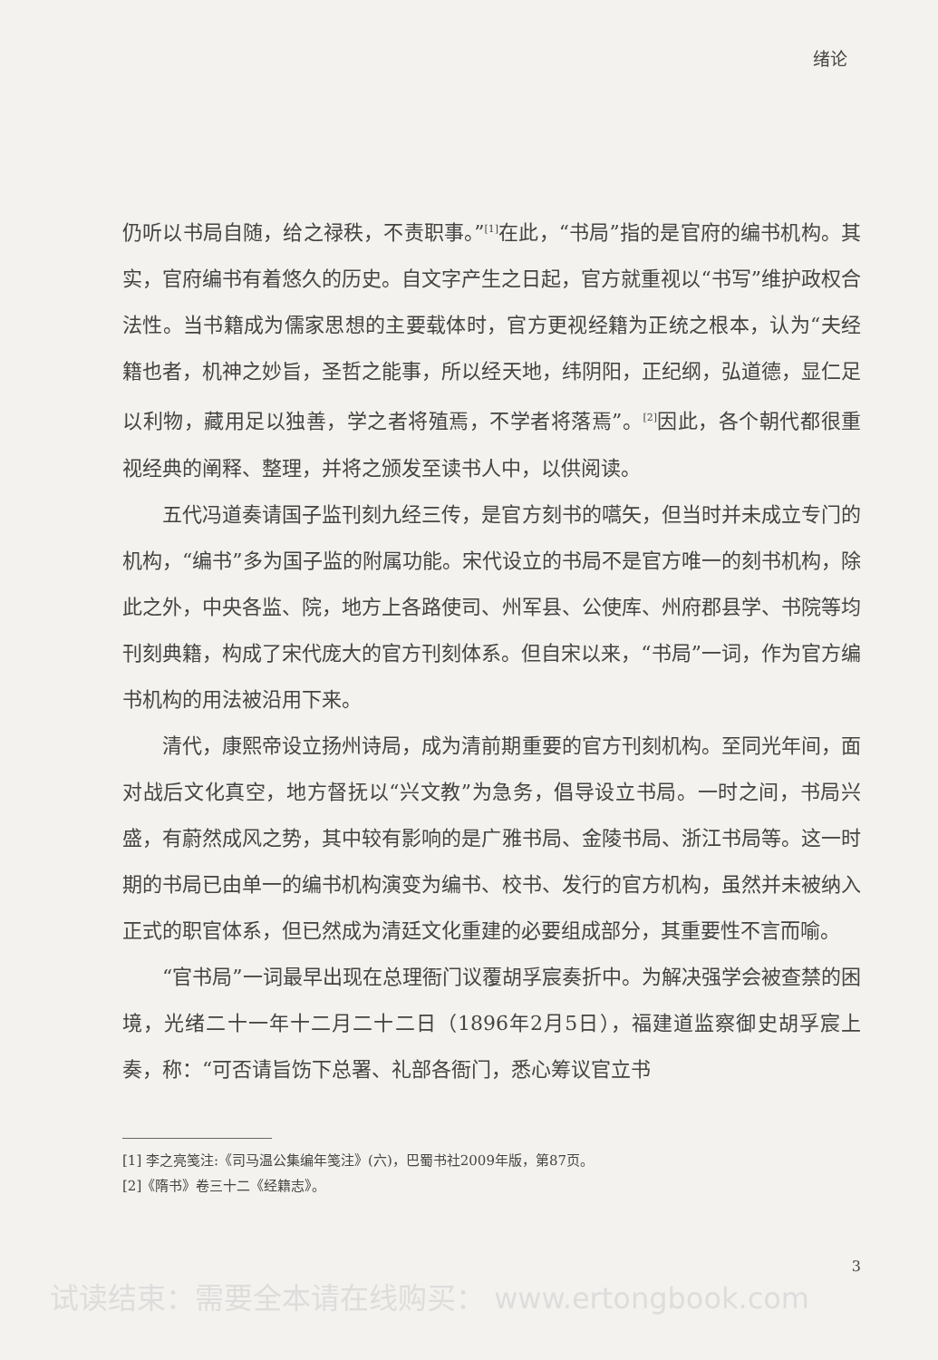绪论
仍听以书局自随，给之禄秩，不责职事。”<sup>[1]</sup>在此，“书局”指的是官府的编书机构。其实，官府编书有着悠久的历史。自文字产生之日起，官方就重视以“书写”维护政权合法性。当书籍成为儒家思想的主要载体时，官方更视经籍为正统之根本，认为“夫经籍也者，机神之妙旨，圣哲之能事，所以经天地，纬阴阳，正纪纲，弘道德，显仁足以利物，藏用足以独善，学之者将殖焉，不学者将落焉”。<sup>[2]</sup>因此，各个朝代都很重视经典的阐释、整理，并将之颁发至读书人中，以供阅读。
五代冯道奏请国子监刊刻九经三传，是官方刻书的嚆矢，但当时并未成立专门的机构，“编书”多为国子监的附属功能。宋代设立的书局不是官方唯一的刻书机构，除此之外，中央各监、院，地方上各路使司、州军县、公使库、州府郡县学、书院等均刊刻典籍，构成了宋代庞大的官方刊刻体系。但自宋以来，“书局”一词，作为官方编书机构的用法被沿用下来。
清代，康熙帝设立扬州诗局，成为清前期重要的官方刊刻机构。至同光年间，面对战后文化真空，地方督抚以“兴文教”为急务，倡导设立书局。一时之间，书局兴盛，有蔚然成风之势，其中较有影响的是广雅书局、金陵书局、浙江书局等。这一时期的书局已由单一的编书机构演变为编书、校书、发行的官方机构，虽然并未被纳入正式的职官体系，但已然成为清廷文化重建的必要组成部分，其重要性不言而喻。
“官书局”一词最早出现在总理衙门议覆胡孚宸奏折中。为解决强学会被查禁的困境，光绪二十一年十二月二十二日（1896年2月5日），福建道监察御史胡孚宸上奏，称：“可否请旨饬下总署、礼部各衙门，悉心筹议官立书
[1] 李之亮笺注:《司马温公集编年笺注》(六)，巴蜀书社2009年版，第87页。
[2]《隋书》卷三十二《经籍志》。
3
试读结束：需要全本请在线购买： www.ertongbook.com